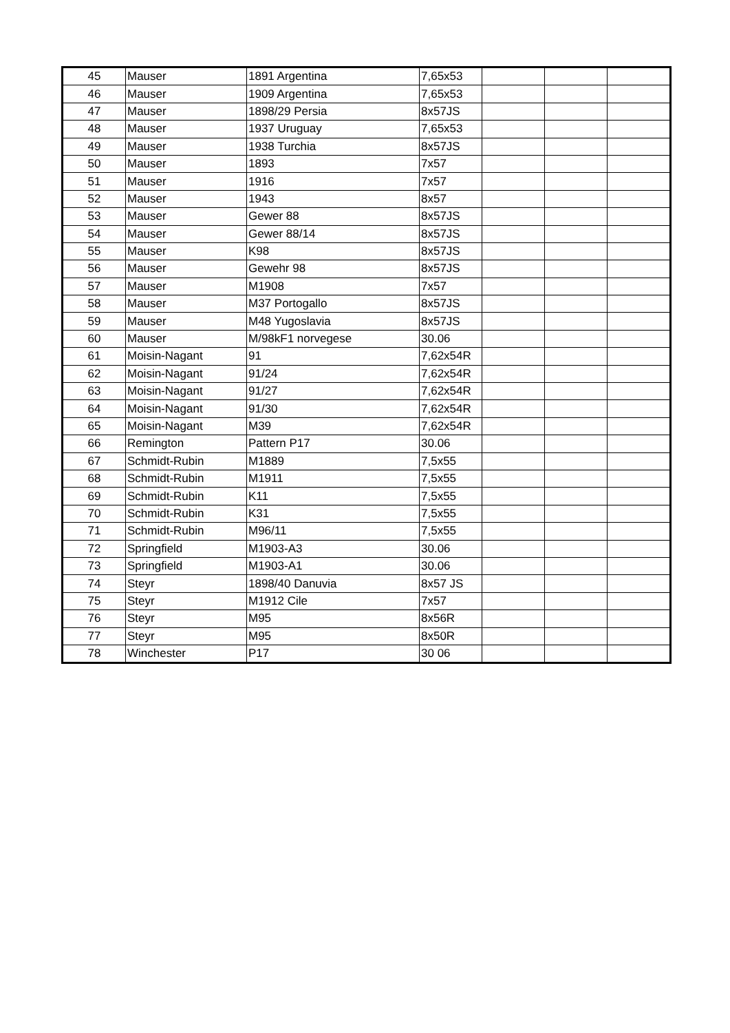| 45 | Mauser | 1891 Argentina | 7,65x53 | | | |
| 46 | Mauser | 1909 Argentina | 7,65x53 | | | |
| 47 | Mauser | 1898/29 Persia | 8x57JS | | | |
| 48 | Mauser | 1937 Uruguay | 7,65x53 | | | |
| 49 | Mauser | 1938 Turchia | 8x57JS | | | |
| 50 | Mauser | 1893 | 7x57 | | | |
| 51 | Mauser | 1916 | 7x57 | | | |
| 52 | Mauser | 1943 | 8x57 | | | |
| 53 | Mauser | Gewer 88 | 8x57JS | | | |
| 54 | Mauser | Gewer 88/14 | 8x57JS | | | |
| 55 | Mauser | K98 | 8x57JS | | | |
| 56 | Mauser | Gewehr 98 | 8x57JS | | | |
| 57 | Mauser | M1908 | 7x57 | | | |
| 58 | Mauser | M37 Portogallo | 8x57JS | | | |
| 59 | Mauser | M48 Yugoslavia | 8x57JS | | | |
| 60 | Mauser | M/98kF1 norvegese | 30.06 | | | |
| 61 | Moisin-Nagant | 91 | 7,62x54R | | | |
| 62 | Moisin-Nagant | 91/24 | 7,62x54R | | | |
| 63 | Moisin-Nagant | 91/27 | 7,62x54R | | | |
| 64 | Moisin-Nagant | 91/30 | 7,62x54R | | | |
| 65 | Moisin-Nagant | M39 | 7,62x54R | | | |
| 66 | Remington | Pattern P17 | 30.06 | | | |
| 67 | Schmidt-Rubin | M1889 | 7,5x55 | | | |
| 68 | Schmidt-Rubin | M1911 | 7,5x55 | | | |
| 69 | Schmidt-Rubin | K11 | 7,5x55 | | | |
| 70 | Schmidt-Rubin | K31 | 7,5x55 | | | |
| 71 | Schmidt-Rubin | M96/11 | 7,5x55 | | | |
| 72 | Springfield | M1903-A3 | 30.06 | | | |
| 73 | Springfield | M1903-A1 | 30.06 | | | |
| 74 | Steyr | 1898/40 Danuvia | 8x57 JS | | | |
| 75 | Steyr | M1912 Cile | 7x57 | | | |
| 76 | Steyr | M95 | 8x56R | | | |
| 77 | Steyr | M95 | 8x50R | | | |
| 78 | Winchester | P17 | 30 06 | | | |